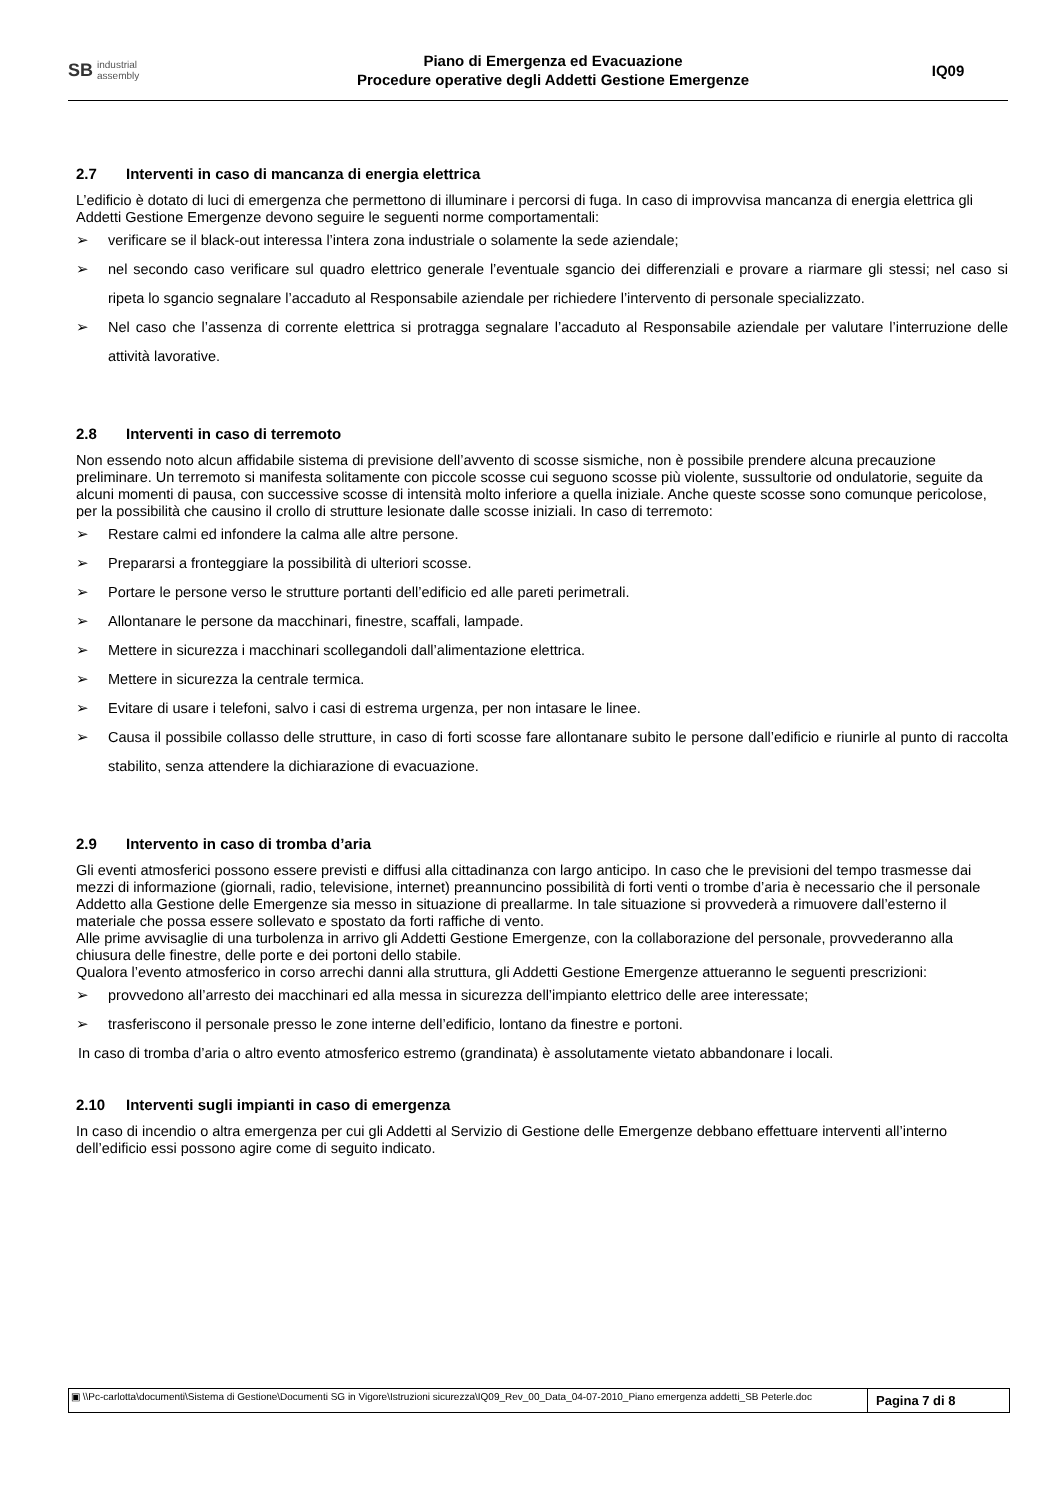SB industrial
assembly
Piano di Emergenza ed Evacuazione
Procedure operative degli Addetti Gestione Emergenze
IQ09
2.7 Interventi in caso di mancanza di energia elettrica
L’edificio è dotato di luci di emergenza che permettono di illuminare i percorsi di fuga. In caso di improvvisa mancanza di energia elettrica gli Addetti Gestione Emergenze devono seguire le seguenti norme comportamentali:
verificare se il black-out interessa l’intera zona industriale o solamente la sede aziendale;
nel secondo caso verificare sul quadro elettrico generale l’eventuale sgancio dei differenziali e provare a riarmare gli stessi; nel caso si ripeta lo sgancio segnalare l’accaduto al Responsabile aziendale per richiedere l’intervento di personale specializzato.
Nel caso che l’assenza di corrente elettrica si protragga segnalare l’accaduto al Responsabile aziendale per valutare l’interruzione delle attività lavorative.
2.8 Interventi in caso di terremoto
Non essendo noto alcun affidabile sistema di previsione dell’avvento di scosse sismiche, non è possibile prendere alcuna precauzione preliminare. Un terremoto si manifesta solitamente con piccole scosse cui seguono scosse più violente, sussultorie od ondulatorie, seguite da alcuni momenti di pausa, con successive scosse di intensità molto inferiore a quella iniziale. Anche queste scosse sono comunque pericolose, per la possibilità che causino il crollo di strutture lesionate dalle scosse iniziali. In caso di terremoto:
Restare calmi ed infondere la calma alle altre persone.
Prepararsi a fronteggiare la possibilità di ulteriori scosse.
Portare le persone verso le strutture portanti dell’edificio ed alle pareti perimetrali.
Allontanare le persone da macchinari, finestre, scaffali, lampade.
Mettere in sicurezza i macchinari scollegandoli dall’alimentazione elettrica.
Mettere in sicurezza la centrale termica.
Evitare di usare i telefoni, salvo i casi di estrema urgenza, per non intasare le linee.
Causa il possibile collasso delle strutture, in caso di forti scosse fare allontanare subito le persone dall’edificio e riunirle al punto di raccolta stabilito, senza attendere la dichiarazione di evacuazione.
2.9 Intervento in caso di tromba d’aria
Gli eventi atmosferici possono essere previsti e diffusi alla cittadinanza con largo anticipo. In caso che le previsioni del tempo trasmesse dai mezzi di informazione (giornali, radio, televisione, internet) preannuncino possibilità di forti venti o trombe d’aria è necessario che il personale Addetto alla Gestione delle Emergenze sia messo in situazione di preallarme. In tale situazione si provvederà a rimuovere dall’esterno il materiale che possa essere sollevato e spostato da forti raffiche di vento.
Alle prime avvisaglie di una turbolenza in arrivo gli Addetti Gestione Emergenze, con la collaborazione del personale, provvederanno alla chiusura delle finestre, delle porte e dei portoni dello stabile.
Qualora l’evento atmosferico in corso arrechi danni alla struttura, gli Addetti Gestione Emergenze attueranno le seguenti prescrizioni:
provvedono all’arresto dei macchinari ed alla messa in sicurezza dell’impianto elettrico delle aree interessate;
trasferiscono il personale presso le zone interne dell’edificio, lontano da finestre e portoni.
In caso di tromba d’aria o altro evento atmosferico estremo (grandinata) è assolutamente vietato abbandonare i locali.
2.10 Interventi sugli impianti in caso di emergenza
In caso di incendio o altra emergenza per cui gli Addetti al Servizio di Gestione delle Emergenze debbano effettuare interventi all’interno dell’edificio essi possono agire come di seguito indicato.
▣ \\Pc-carlotta\documenti\Sistema di Gestione\Documenti SG in Vigore\Istruzioni sicurezza\IQ09_Rev_00_Data_04-07-2010_Piano emergenza addetti_SB Peterle.doc
Pagina 7 di 8